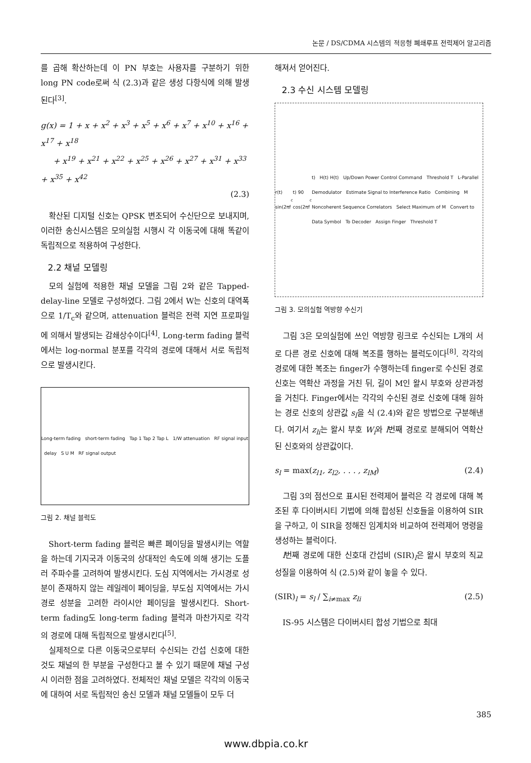논문 / DS/CDMA 시스템의 적응형 폐쇄루프 전력제어 알고리즘
를 곱해 확산하는데 이 PN 부호는 사용자를 구분하기 위한 long PN code로써 식 (2.3)과 같은 생성 다항식에 의해 발생된다<sup>[3]</sup>.
g(x) = 1 + x + x<sup>2</sup> + x<sup>3</sup> + x<sup>5</sup> + x<sup>6</sup> + x<sup>7</sup> + x<sup>10</sup> + x<sup>16</sup> + x<sup>17</sup> + x<sup>18</sup>
+ x<sup>19</sup> + x<sup>21</sup> + x<sup>22</sup> + x<sup>25</sup> + x<sup>26</sup> + x<sup>27</sup> + x<sup>31</sup> + x<sup>33</sup> + x<sup>35</sup> + x<sup>42</sup>
(2.3)
확산된 디지털 신호는 QPSK 변조되어 수신단으로 보내지며, 이러한 송신시스템은 모의실험 시행시 각 이동국에 대해 똑같이 독립적으로 적용하여 구성한다.
2.2 채널 모델링
모의 실험에 적용한 채널 모델을 그림 2와 같은 Tapped-delay-line 모델로 구성하였다. 그림 2에서 W는 신호의 대역폭으로 1/T<sub>c</sub>와 같으며, attenuation 블럭은 전력 지연 프로파일에 의해서 발생되는 감쇄상수이다<sup>[4]</sup>. Long-term fading 블럭에서는 log-normal 분포를 각각의 경로에 대해서 서로 독립적으로 발생시킨다.
Long-term fading short-term fading Tap 1 Tap 2 Tap L 1/W attenuation RF signal input delay S U M RF signal output
그림 2. 채널 블럭도
Short-term fading 블럭은 빠른 페이딩을 발생시키는 역할을 하는데 기지국과 이동국의 상대적인 속도에 의해 생기는 도플러 주파수를 고려하여 발생시킨다. 도심 지역에서는 가시경로 성분이 존재하지 않는 레일레이 페이딩을, 부도심 지역에서는 가시 경로 성분을 고려한 라이시안 페이딩을 발생시킨다. Short-term fading도 long-term fading 블럭과 마찬가지로 각각의 경로에 대해 독립적으로 발생시킨다<sup>[5]</sup>.
실제적으로 다른 이동국으로부터 수신되는 간섭 신호에 대한 것도 채널의 한 부분을 구성한다고 볼 수 있기 때문에 채널 구성시 이러한 점을 고려하였다. 전체적인 채널 모델은 각각의 이동국에 대하여 서로 독립적인 송신 모델과 채널 모델들이 모두 더
해져서 얻어진다.
2.3 수신 시스템 모델링
r(t) sin(2πf<sub>c</sub>t) 90 cos(2πf<sub>c</sub>t) H(t) H(t) Up/Down Power Control Command Threshold T L-Parallel Demodulator Estimate Signal to Interference Ratio Combining M Noncoherent Sequence Correlators Select Maximum of M Convert to Data Symbol To Decoder Assign Finger Threshold T
그림 3. 모의실험 역방향 수신기
그림 3은 모의실험에 쓰인 역방향 링크로 수신되는 L개의 서로 다른 경로 신호에 대해 복조를 행하는 블럭도이다<sup>[8]</sup>. 각각의 경로에 대한 복조는 finger가 수행하는데 finger로 수신된 경로 신호는 역확산 과정을 거친 뒤, 길이 M인 왈시 부호와 상관과정을 거친다. Finger에서는 각각의 수신된 경로 신호에 대해 원하는 경로 신호의 상관값 s<sub>l</sub>을 식 (2.4)와 같은 방법으로 구분해낸다. 여기서 z<sub>li</sub>는 왈시 부호 W<sub>i</sub>와 l번째 경로로 분해되어 역확산된 신호와의 상관값이다.
s<sub>l</sub> = max(z<sub>l1</sub>, z<sub>l2</sub>, . . . , z<sub>lM</sub>) (2.4)
그림 3의 점선으로 표시된 전력제어 블럭은 각 경로에 대해 복조된 후 다이버시티 기법에 의해 합성된 신호들을 이용하여 SIR을 구하고, 이 SIR을 정해진 임계치와 비교하여 전력제어 명령을 생성하는 블럭이다.
l번째 경로에 대한 신호대 간섭비 (SIR)<sub>l</sub>은 왈시 부호의 직교성질을 이용하여 식 (2.5)와 같이 놓을 수 있다.
(SIR)<sub>l</sub> = s<sub>l</sub> / ∑<sub>i≠max</sub> z<sub>li</sub> (2.5)
IS-95 시스템은 다이버시티 합성 기법으로 최대
385
www.dbpia.co.kr